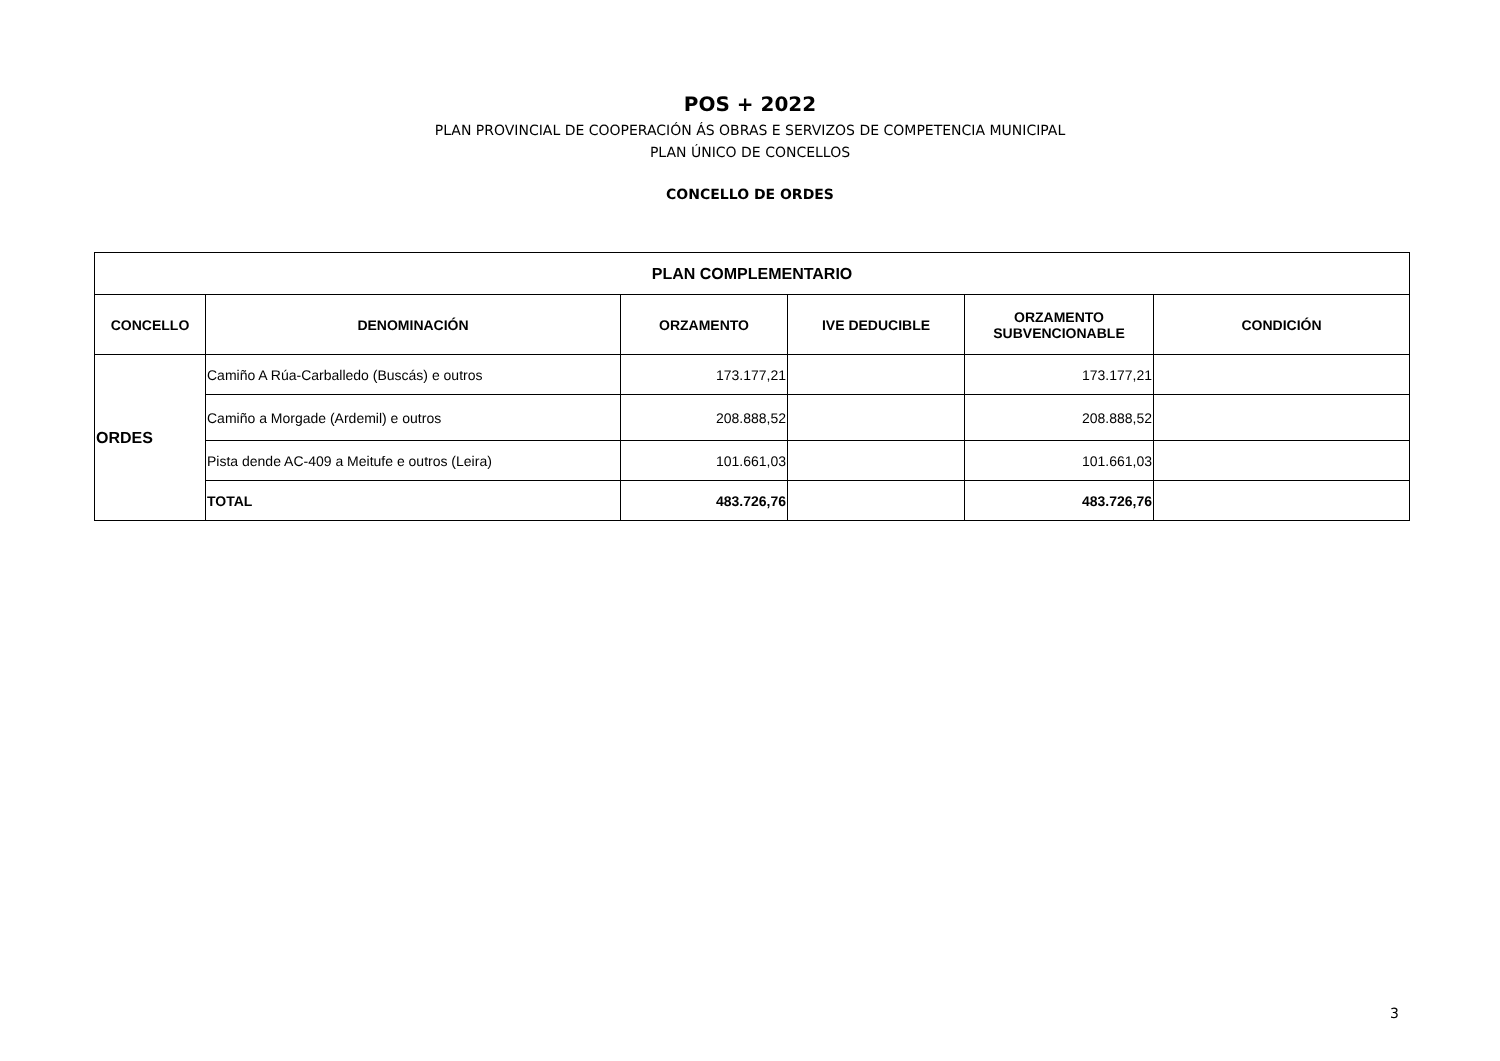POS + 2022
PLAN PROVINCIAL DE COOPERACIÓN ÁS OBRAS E SERVIZOS DE COMPETENCIA MUNICIPAL
PLAN ÚNICO DE CONCELLOS
CONCELLO DE ORDES
| PLAN COMPLEMENTARIO | | | | | |
| --- | --- | --- | --- | --- | --- |
| CONCELLO | DENOMINACIÓN | ORZAMENTO | IVE DEDUCIBLE | ORZAMENTO SUBVENCIONABLE | CONDICIÓN |
| ORDES | Camiño A Rúa-Carballedo (Buscás) e outros | 173.177,21 | | 173.177,21 | |
| | Camiño a Morgade (Ardemil) e outros | 208.888,52 | | 208.888,52 | |
| | Pista dende AC-409 a Meitufe e outros (Leira) | 101.661,03 | | 101.661,03 | |
| | TOTAL | 483.726,76 | | 483.726,76 | |
3